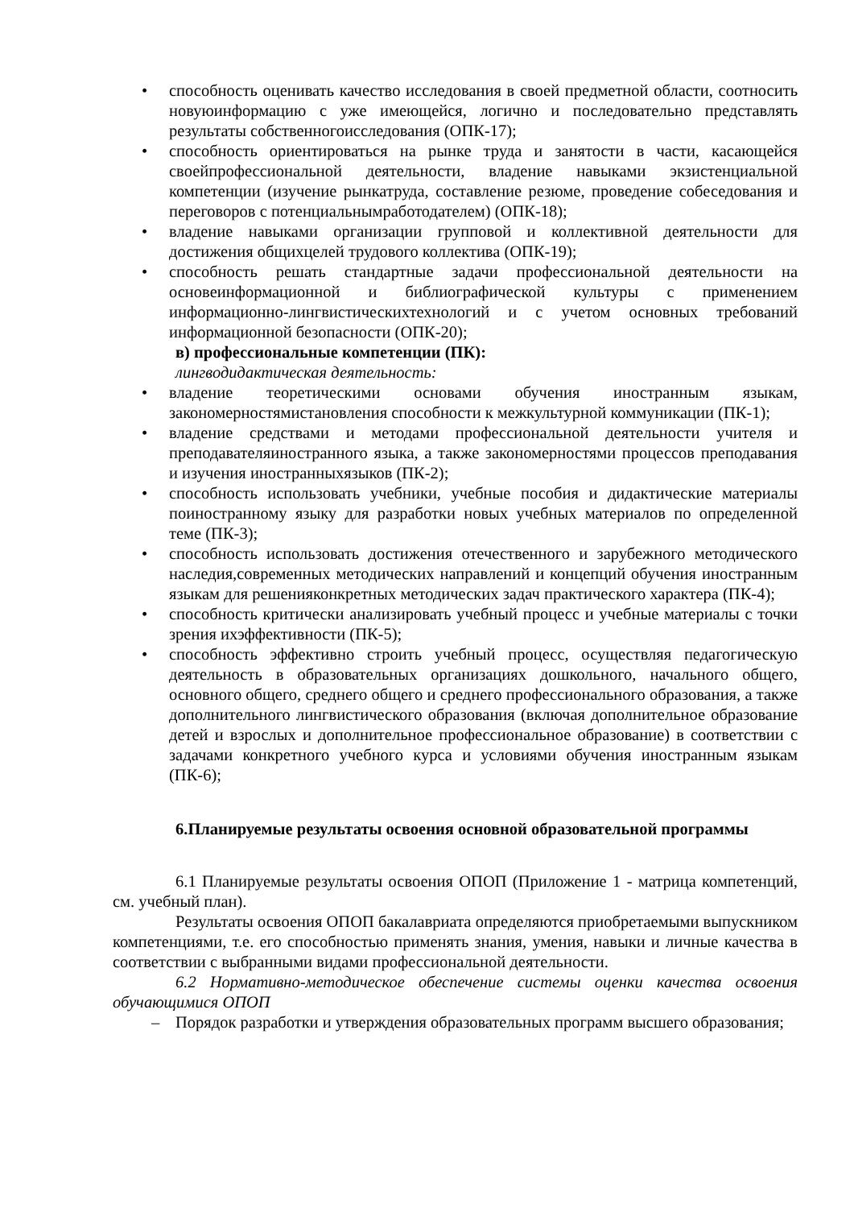• способность оценивать качество исследования в своей предметной области, соотносить новуюинформацию с уже имеющейся, логично и последовательно представлять результаты собственногоисследования (ОПК-17);
• способность ориентироваться на рынке труда и занятости в части, касающейся своейпрофессиональной деятельности, владение навыками экзистенциальной компетенции (изучение рынкатруда, составление резюме, проведение собеседования и переговоров с потенциальнымработодателем) (ОПК-18);
• владение навыками организации групповой и коллективной деятельности для достижения общихцелей трудового коллектива (ОПК-19);
• способность решать стандартные задачи профессиональной деятельности на основеинформационной и библиографической культуры с применением информационно-лингвистическихтехнологий и с учетом основных требований информационной безопасности (ОПК-20);
в) профессиональные компетенции (ПК):
лингводидактическая деятельность:
• владение теоретическими основами обучения иностранным языкам, закономерностямистановления способности к межкультурной коммуникации (ПК-1);
• владение средствами и методами профессиональной деятельности учителя и преподавателяиностранного языка, а также закономерностями процессов преподавания и изучения иностранныхязыков (ПК-2);
• способность использовать учебники, учебные пособия и дидактические материалы поиностранному языку для разработки новых учебных материалов по определенной теме (ПК-3);
• способность использовать достижения отечественного и зарубежного методического наследия,современных методических направлений и концепций обучения иностранным языкам для решенияконкретных методических задач практического характера (ПК-4);
• способность критически анализировать учебный процесс и учебные материалы с точки зрения ихэффективности (ПК-5);
• способность эффективно строить учебный процесс, осуществляя педагогическую деятельность в образовательных организациях дошкольного, начального общего, основного общего, среднего общего и среднего профессионального образования, а также дополнительного лингвистического образования (включая дополнительное образование детей и взрослых и дополнительное профессиональное образование) в соответствии с задачами конкретного учебного курса и условиями обучения иностранным языкам (ПК-6);
6.Планируемые результаты освоения основной образовательной программы
6.1 Планируемые результаты освоения ОПОП (Приложение 1 - матрица компетенций, см. учебный план).
Результаты освоения ОПОП бакалавриата определяются приобретаемыми выпускником компетенциями, т.е. его способностью применять знания, умения, навыки и личные качества в соответствии с выбранными видами профессиональной деятельности.
6.2 Нормативно-методическое обеспечение системы оценки качества освоения обучающимися ОПОП
– Порядок разработки и утверждения образовательных программ высшего образования;